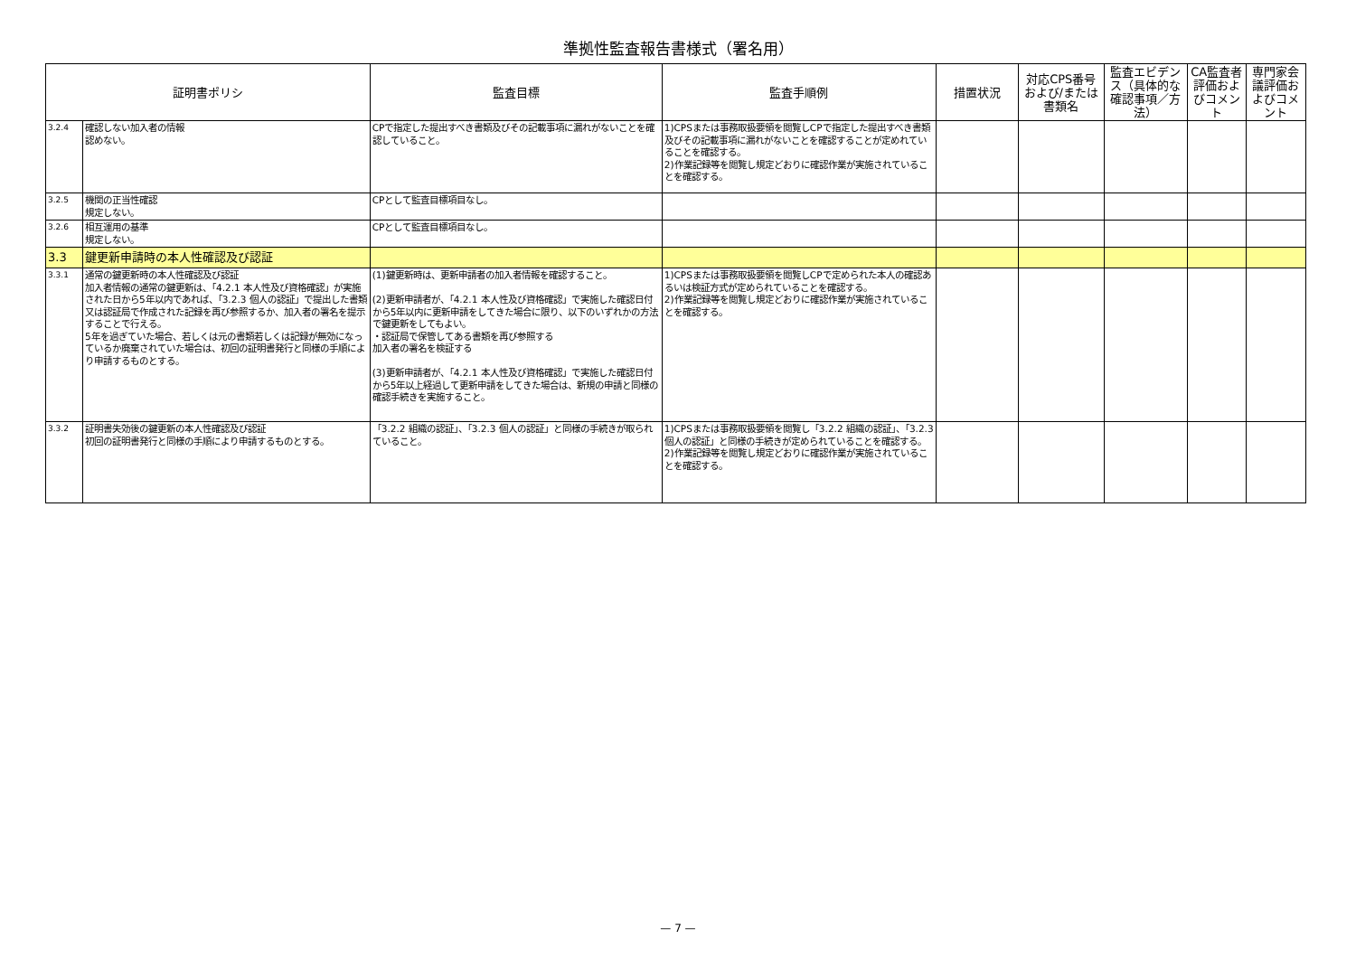準拠性監査報告書様式（署名用）
| 証明書ポリシ | | 監査目標 | 監査手順例 | 措置状況 | 対応CPS番号および/または書類名 | 監査エビデンス（具体的な確認事項／方法） | CA監査者評価およびコメント | 専門家会議評価およびコメント |
| --- | --- | --- | --- | --- | --- | --- | --- | --- |
| 3.2.4 | 確認しない加入者の情報 認めない。 | CPで指定した提出すべき書類及びその記載事項に漏れがないことを確認していること。 | 1)CPSまたは事務取扱要領を閲覧しCPで指定した提出すべき書類及びその記載事項に漏れがないことを確認することが定めれていることを確認する。 2)作業記録等を閲覧し規定どおりに確認作業が実施されていることを確認する。 | | | | | |
| 3.2.5 | 機関の正当性確認 規定しない。 | CPとして監査目標項目なし。 | | | | | | |
| 3.2.6 | 相互運用の基準 規定しない。 | CPとして監査目標項目なし。 | | | | | | |
| 3.3 | 鍵更新申請時の本人性確認及び認証 | | | | | | | |
| 3.3.1 | 通常の鍵更新時の本人性確認及び認証 加入者情報の通常の鍵更新は、「4.2.1 本人性及び資格確認」が実施された日から5年以内であれば、「3.2.3 個人の認証」で提出した書類又は認証局で作成された記録を再び参照するか、加入者の署名を提示することで行える。 5年を過ぎていた場合、若しくは元の書類若しくは記録が無効になっているか廃棄されていた場合は、初回の証明書発行と同様の手順により申請するものとする。 | (1)鍵更新時は、更新申請者の加入者情報を確認すること。 (2)更新申請者が、「4.2.1 本人性及び資格確認」で実施した確認日付から5年以内に更新申請をしてきた場合に限り、以下のいずれかの方法で鍵更新をしてもよい。 ・認証局で保管してある書類を再び参照する 加入者の署名を検証する (3)更新申請者が、「4.2.1 本人性及び資格確認」で実施した確認日付から5年以上経過して更新申請をしてきた場合は、新規の申請と同様の確認手続きを実施すること。 | 1)CPSまたは事務取扱要領を閲覧しCPで定められた本人の確認あるいは検証方式が定められていることを確認する。 2)作業記録等を閲覧し規定どおりに確認作業が実施されていることを確認する。 | | | | | |
| 3.3.2 | 証明書失効後の鍵更新の本人性確認及び認証 初回の証明書発行と同様の手順により申請するものとする。 | 「3.2.2 組織の認証」、「3.2.3 個人の認証」と同様の手続きが取られていること。 | 1)CPSまたは事務取扱要領を閲覧し「3.2.2 組織の認証」、「3.2.3 個人の認証」と同様の手続きが定められていることを確認する。 2)作業記録等を閲覧し規定どおりに確認作業が実施されていることを確認する。 | | | | | |
— 7 —